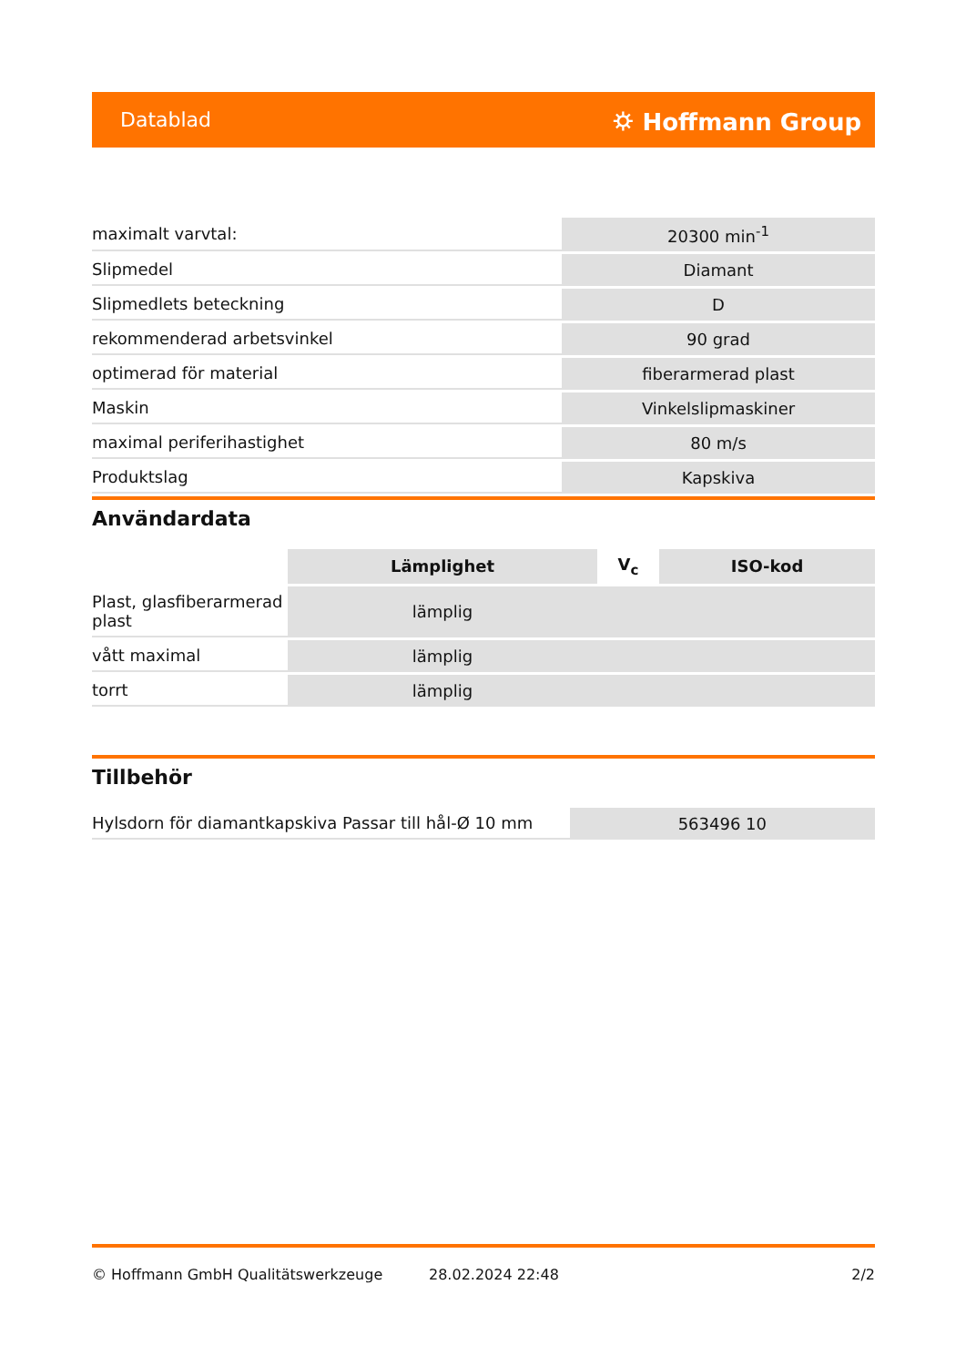Datablad ⛭ Hoffmann Group
| maximalt varvtal: | 20300 min<sup>-1</sup> |
| Slipmedel | Diamant |
| Slipmedlets beteckning | D |
| rekommenderad arbetsvinkel | 90 grad |
| optimerad för material | fiberarmerad plast |
| Maskin | Vinkelslipmaskiner |
| maximal periferihastighet | 80 m/s |
| Produktslag | Kapskiva |
Användardata
| | Lämplighet | V<sub>c</sub> | ISO-kod |
| --- | --- | --- | --- |
| Plast, glasfiberarmerad plast | lämplig | | |
| vått maximal | lämplig | | |
| torrt | lämplig | | |
Tillbehör
| Hylsdorn för diamantkapskiva Passar till hål-Ø 10 mm | 563496 10 |
© Hoffmann GmbH Qualitätswerkzeuge 28.02.2024 22:48 2/2